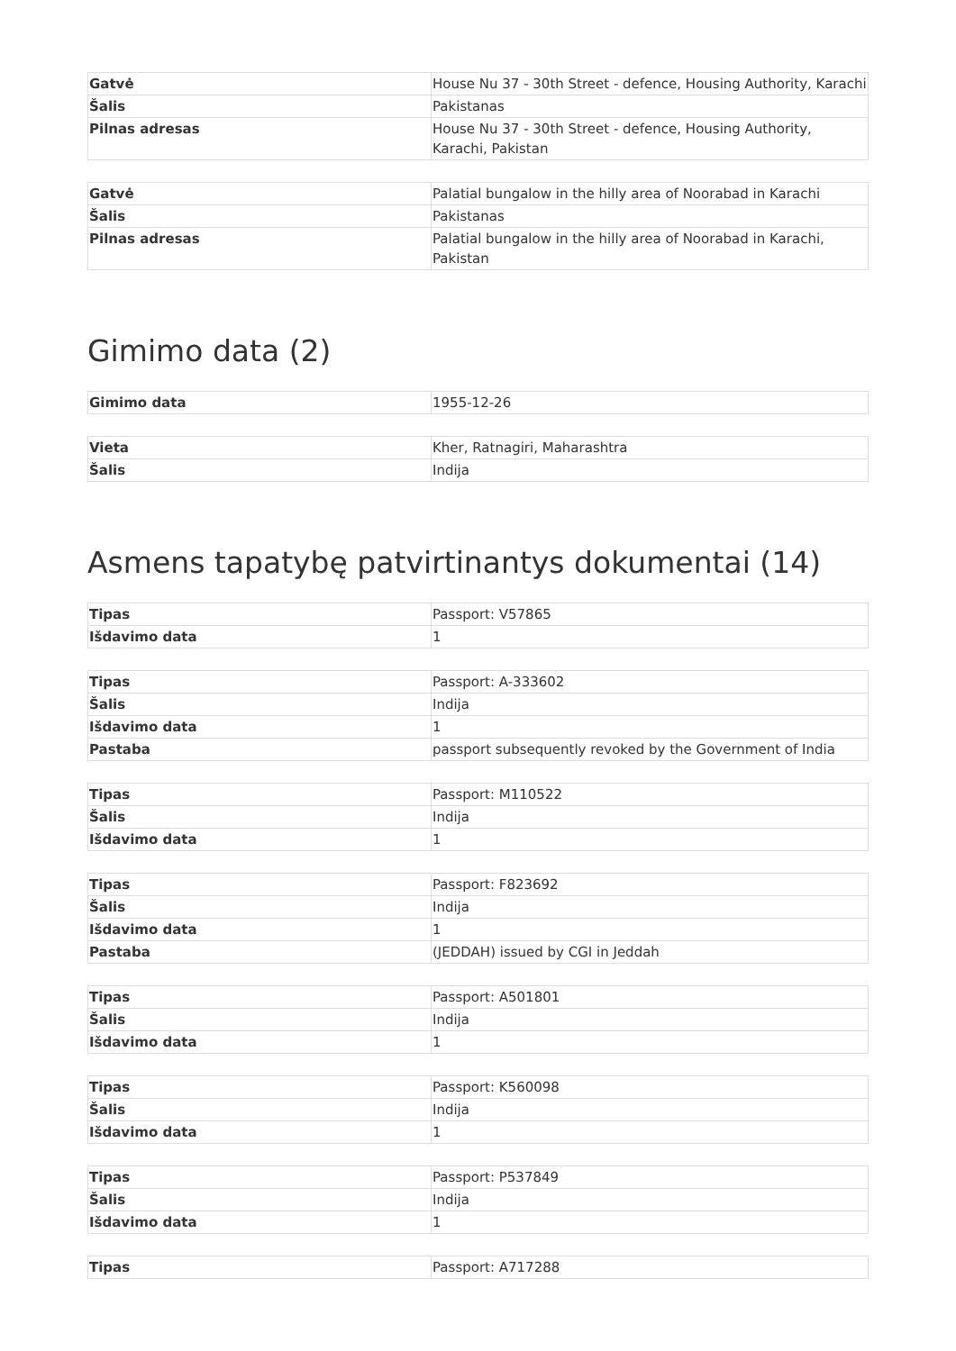| Gatvė | House Nu 37 - 30th Street - defence, Housing Authority, Karachi |
| Šalis | Pakistanas |
| Pilnas adresas | House Nu 37 - 30th Street - defence, Housing Authority, Karachi, Pakistan |
| Gatvė | Palatial bungalow in the hilly area of Noorabad in Karachi |
| Šalis | Pakistanas |
| Pilnas adresas | Palatial bungalow in the hilly area of Noorabad in Karachi, Pakistan |
Gimimo data (2)
| Gimimo data | 1955-12-26 |
| Vieta | Kher, Ratnagiri, Maharashtra |
| Šalis | Indija |
Asmens tapatybę patvirtinantys dokumentai (14)
| Tipas | Passport: V57865 |
| Išdavimo data | 1 |
| Tipas | Passport: A-333602 |
| Šalis | Indija |
| Išdavimo data | 1 |
| Pastaba | passport subsequently revoked by the Government of India |
| Tipas | Passport: M110522 |
| Šalis | Indija |
| Išdavimo data | 1 |
| Tipas | Passport: F823692 |
| Šalis | Indija |
| Išdavimo data | 1 |
| Pastaba | (JEDDAH) issued by CGI in Jeddah |
| Tipas | Passport: A501801 |
| Šalis | Indija |
| Išdavimo data | 1 |
| Tipas | Passport: K560098 |
| Šalis | Indija |
| Išdavimo data | 1 |
| Tipas | Passport: P537849 |
| Šalis | Indija |
| Išdavimo data | 1 |
| Tipas | Passport: A717288 |